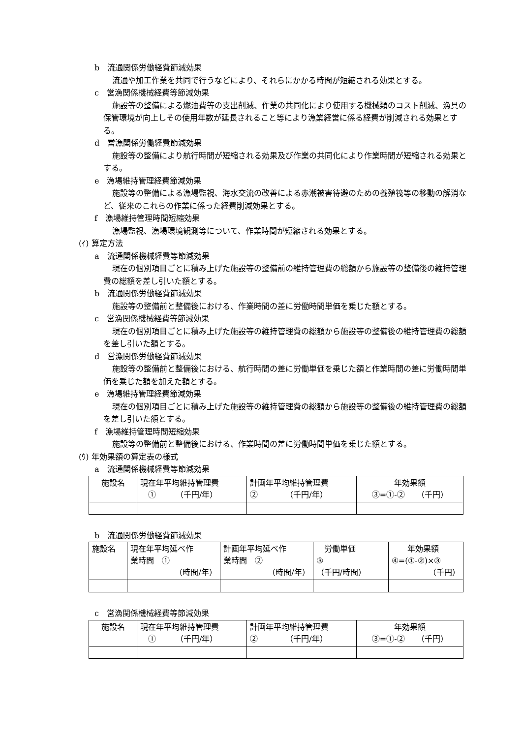b　流通関係労働経費節減効果
流通や加工作業を共同で行うなどにより、それらにかかる時間が短縮される効果とする。
c　営漁関係機械経費等節減効果
施設等の整備による燃油費等の支出削減、作業の共同化により使用する機械類のコスト削減、漁具の保管環境が向上しその使用年数が延長されること等により漁業経営に係る経費が削減される効果とする。
d　営漁関係労働経費節減効果
施設等の整備により航行時間が短縮される効果及び作業の共同化により作業時間が短縮される効果とする。
e　漁場維持管理経費節減効果
施設等の整備による漁場監視、海水交流の改善による赤潮被害待避のための養殖筏等の移動の解消など、従来のこれらの作業に係った経費削減効果とする。
f　漁場維持管理時間短縮効果
漁場監視、漁場環境観測等について、作業時間が短縮される効果とする。
(ｲ) 算定方法
a　流通関係機械経費等節減効果
現在の個別項目ごとに積み上げた施設等の整備前の維持管理費の総額から施設等の整備後の維持管理費の総額を差し引いた額とする。
b　流通関係労働経費節減効果
施設等の整備前と整備後における、作業時間の差に労働時間単価を乗じた額とする。
c　営漁関係機械経費等節減効果
現在の個別項目ごとに積み上げた施設等の維持管理費の総額から施設等の整備後の維持管理費の総額を差し引いた額とする。
d　営漁関係労働経費節減効果
施設等の整備前と整備後における、航行時間の差に労働単価を乗じた額と作業時間の差に労働時間単価を乗じた額を加えた額とする。
e　漁場維持管理経費節減効果
現在の個別項目ごとに積み上げた施設等の維持管理費の総額から施設等の整備後の維持管理費の総額を差し引いた額とする。
f　漁場維持管理時間短縮効果
施設等の整備前と整備後における、作業時間の差に労働時間単価を乗じた額とする。
(ｳ) 年効果額の算定表の様式
a　流通関係機械経費等節減効果
| 施設名 | 現在年平均維持管理費 ① （千円/年） | 計画年平均維持管理費 ② （千円/年） | 年効果額 ③=①-② （千円） |
b　流通関係労働経費節減効果
| 施設名 | 現在年平均延べ作 業時間 ① （時間/年） | 計画年平均延べ作 業時間 ② （時間/年） | 労働単価 ③ （千円/時間） | 年効果額 ④=(①-②)×③ （千円） |
c　営漁関係機械経費等節減効果
| 施設名 | 現在年平均維持管理費 ① （千円/年） | 計画年平均維持管理費 ② （千円/年） | 年効果額 ③=①-② （千円） |